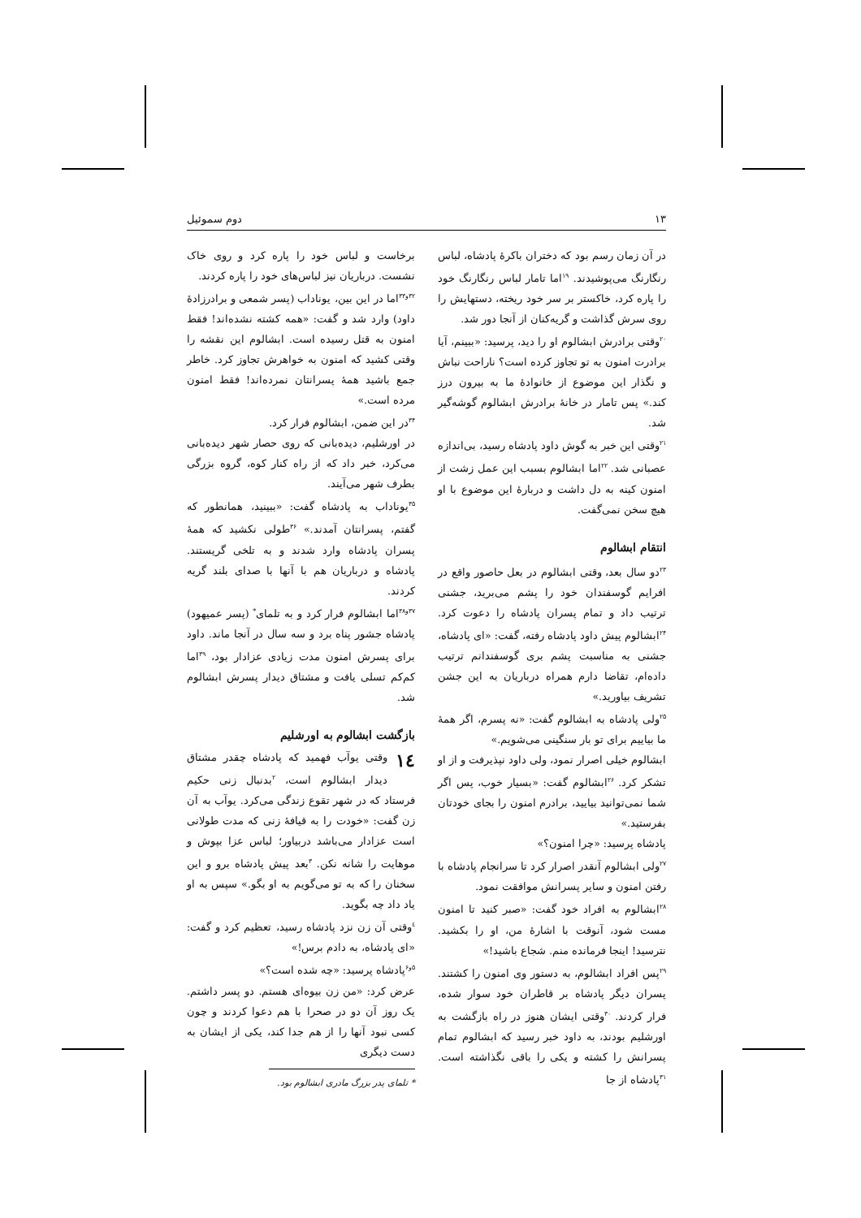۱۳ دوم سموئیل
در آن زمان رسم بود که دختران باکرهٔ پادشاه، لباس رنگارنگ می‌پوشیدند. <sup>۱۹</sup>اما تامار لباس رنگارنگ خود را پاره کرد، خاکستر بر سر خود ریخته، دستهایش را روی سرش گذاشت و گریه‌کنان از آنجا دور شد.
<sup>۲۰</sup> وقتی برادرش ابشالوم او را دید، پرسید: «ببینم، آیا برادرت امنون به تو تجاوز کرده است؟ ناراحت نباش و نگذار این موضوع از خانوادهٔ ما به بیرون درز کند.» پس تامار در خانهٔ برادرش ابشالوم گوشه‌گیر شد.
<sup>۲۱</sup> وقتی این خبر به گوش داود پادشاه رسید، بی‌اندازه عصبانی شد. <sup>۲۲</sup>اما ابشالوم بسبب این عمل زشت از امنون کینه به دل داشت و دربارهٔ این موضوع با او هیچ سخن نمی‌گفت.
انتقام ابشالوم
<sup>۲۳</sup> دو سال بعد، وقتی ابشالوم در بعل حاصور واقع در افرایم گوسفندان خود را پشم می‌برید، جشنی ترتیب داد و تمام پسران پادشاه را دعوت کرد. <sup>۲۴</sup>ابشالوم پیش داود پادشاه رفته، گفت: «ای پادشاه، جشنی به مناسبت پشم بری گوسفندانم ترتیب داده‌ام، تقاضا دارم همراه درباریان به این جشن تشریف بیاورید.»
<sup>۲۵</sup> ولی پادشاه به ابشالوم گفت: «نه پسرم، اگر همهٔ ما بیاییم برای تو بار سنگینی می‌شویم.»
ابشالوم خیلی اصرار نمود، ولی داود نپذیرفت و از او تشکر کرد. <sup>۲۶</sup>ابشالوم گفت: «بسیار خوب، پس اگر شما نمی‌توانید بیایید، برادرم امنون را بجای خودتان بفرستید.»
پادشاه پرسید: «چرا امنون؟»
<sup>۲۷</sup> ولی ابشالوم آنقدر اصرار کرد تا سرانجام پادشاه با رفتن امنون و سایر پسرانش موافقت نمود.
<sup>۲۸</sup> ابشالوم به افراد خود گفت: «صبر کنید تا امنون مست شود، آنوقت با اشارهٔ من، او را بکشید. نترسید! اینجا فرمانده منم. شجاع باشید!»
<sup>۲۹</sup> پس افراد ابشالوم، به دستور وی امنون را کشتند. پسران دیگر پادشاه بر قاطران خود سوار شده، فرار کردند. <sup>۳۰</sup>وقتی ایشان هنوز در راه بازگشت به اورشلیم بودند، به داود خبر رسید که ابشالوم تمام پسرانش را کشته و یکی را باقی نگذاشته است. <sup>۳۱</sup>پادشاه از جا
برخاست و لباس خود را پاره کرد و روی خاک نشست. درباریان نیز لباس‌های خود را پاره کردند.
<sup>۳۲و۳۳</sup>اما در این بین، یوناداب (پسر شمعی و برادرزادهٔ داود) وارد شد و گفت: «همه کشته نشده‌اند! فقط امنون به قتل رسیده است. ابشالوم این نقشه را وقتی کشید که امنون به خواهرش تجاوز کرد. خاطر جمع باشید همهٔ پسرانتان نمرده‌اند! فقط امنون مرده است.»
<sup>۳۴</sup> در این ضمن، ابشالوم فرار کرد.
در اورشلیم، دیده‌بانی که روی حصار شهر دیده‌بانی می‌کرد، خبر داد که از راه کنار کوه، گروه بزرگی بطرف شهر می‌آیند.
<sup>۳۵</sup> یوناداب به پادشاه گفت: «ببینید، همانطور که گفتم، پسرانتان آمدند.» <sup>۳۶</sup>طولی نکشید که همهٔ پسران پادشاه وارد شدند و به تلخی گریستند. پادشاه و درباریان هم با آنها با صدای بلند گریه کردند.
<sup>۳۷و۳۸</sup>اما ابشالوم فرار کرد و به تلمای<sup>*</sup> (پسر عمیهود) پادشاه جشور پناه برد و سه سال در آنجا ماند. داود برای پسرش امنون مدت زیادی عزادار بود، <sup>۳۹</sup>اما کم‌کم تسلی یافت و مشتاق دیدار پسرش ابشالوم شد.
بازگشت ابشالوم به اورشلیم
۱٤ وقتی یوآب فهمید که پادشاه چقدر مشتاق دیدار ابشالوم است، <sup>۲</sup>بدنبال زنی حکیم فرستاد که در شهر تقوع زندگی می‌کرد. یوآب به آن زن گفت: «خودت را به قیافهٔ زنی که مدت طولانی است عزادار می‌باشد دربیاور؛ لباس عزا بپوش و موهایت را شانه نکن. <sup>۳</sup>بعد پیش پادشاه برو و این سخنان را که به تو می‌گویم به او بگو.» سپس به او یاد داد چه بگوید.
<sup>٤</sup> وقتی آن زن نزد پادشاه رسید، تعظیم کرد و گفت: «ای پادشاه، به دادم برس!»
<sup>۵و۶</sup>پادشاه پرسید: «چه شده است؟»
عرض کرد: «من زن بیوه‌ای هستم. دو پسر داشتم. یک روز آن دو در صحرا با هم دعوا کردند و چون کسی نبود آنها را از هم جدا کند، یکی از ایشان به دست دیگری
* تلمای پدر بزرگ مادری ابشالوم بود.